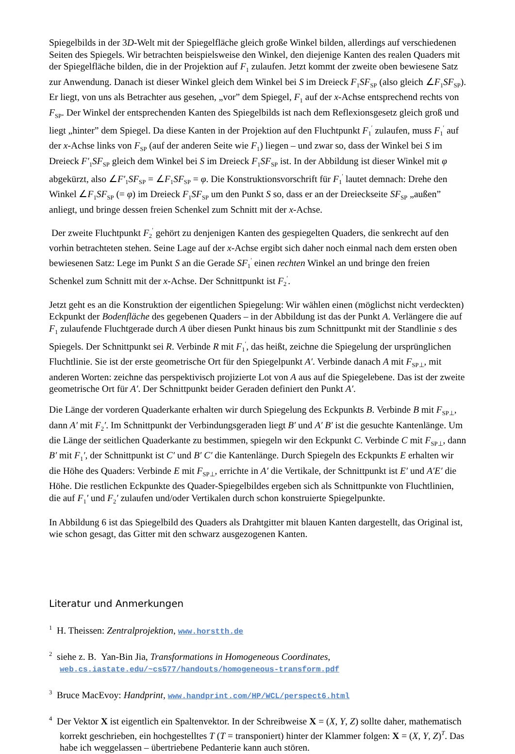Spiegelbilds in der 3D-Welt mit der Spiegelfläche gleich große Winkel bilden, allerdings auf verschiedenen Seiten des Spiegels. Wir betrachten beispielsweise den Winkel, den diejenige Kanten des realen Quaders mit der Spiegelfläche bilden, die in der Projektion auf F<sub>1</sub> zulaufen. Jetzt kommt der zweite oben bewiesene Satz zur Anwendung. Danach ist dieser Winkel gleich dem Winkel bei S im Dreieck F<sub>1</sub>SF<sub>SP</sub> (also gleich ∠F<sub>1</sub>SF<sub>SP</sub>). Er liegt, von uns als Betrachter aus gesehen, „vor” dem Spiegel, F<sub>1</sub> auf der x-Achse entsprechend rechts von F<sub>SP</sub>. Der Winkel der entsprechenden Kanten des Spiegelbilds ist nach dem Reflexionsgesetz gleich groß und liegt „hinter” dem Spiegel. Da diese Kanten in der Projektion auf den Fluchtpunkt F<sub>1</sub><sup>′</sup> zulaufen, muss F<sub>1</sub><sup>′</sup> auf der x-Achse links von F<sub>SP</sub> (auf der anderen Seite wie F<sub>1</sub>) liegen – und zwar so, dass der Winkel bei S im Dreieck F′<sub>1</sub>SF<sub>SP</sub> gleich dem Winkel bei S im Dreieck F<sub>1</sub>SF<sub>SP</sub> ist. In der Abbildung ist dieser Winkel mit φ abgekürzt, also ∠F′<sub>1</sub>SF<sub>SP</sub> = ∠F<sub>1</sub>SF<sub>SP</sub> = φ. Die Konstruktionsvorschrift für F<sub>1</sub><sup>′</sup> lautet demnach: Drehe den Winkel ∠F<sub>1</sub>SF<sub>SP</sub> (= φ) im Dreieck F<sub>1</sub>SF<sub>SP</sub> um den Punkt S so, dass er an der Dreieckseite SF<sub>SP</sub> „außen” anliegt, und bringe dessen freien Schenkel zum Schnitt mit der x-Achse.
Der zweite Fluchtpunkt F<sub>2</sub><sup>′</sup> gehört zu denjenigen Kanten des gespiegelten Quaders, die senkrecht auf den vorhin betrachteten stehen. Seine Lage auf der x-Achse ergibt sich daher noch einmal nach dem ersten oben bewiesenen Satz: Lege im Punkt S an die Gerade SF<sub>1</sub><sup>′</sup> einen rechten Winkel an und bringe den freien Schenkel zum Schnitt mit der x-Achse. Der Schnittpunkt ist F<sub>2</sub><sup>′</sup>.
Jetzt geht es an die Konstruktion der eigentlichen Spiegelung: Wir wählen einen (möglichst nicht verdeckten) Eckpunkt der Bodenfläche des gegebenen Quaders – in der Abbildung ist das der Punkt A. Verlängere die auf F<sub>1</sub> zulaufende Fluchtgerade durch A über diesen Punkt hinaus bis zum Schnittpunkt mit der Standlinie s des Spiegels. Der Schnittpunkt sei R. Verbinde R mit F<sub>1</sub><sup>′</sup>, das heißt, zeichne die Spiegelung der ursprünglichen Fluchtlinie. Sie ist der erste geometrische Ort für den Spiegelpunkt A′. Verbinde danach A mit F<sub>SP⊥</sub>, mit anderen Worten: zeichne das perspektivisch projizierte Lot von A aus auf die Spiegelebene. Das ist der zweite geometrische Ort für A′. Der Schnittpunkt beider Geraden definiert den Punkt A′.
Die Länge der vorderen Quaderkante erhalten wir durch Spiegelung des Eckpunkts B. Verbinde B mit F<sub>SP⊥</sub>, dann A′ mit F<sub>2</sub>′. Im Schnittpunkt der Verbindungsgeraden liegt B′ und A′ B′ ist die gesuchte Kantenlänge. Um die Länge der seitlichen Quaderkante zu bestimmen, spiegeln wir den Eckpunkt C. Verbinde C mit F<sub>SP⊥</sub>, dann B′ mit F<sub>1</sub>′, der Schnittpunkt ist C′ und B′ C′ die Kantenlänge. Durch Spiegeln des Eckpunkts E erhalten wir die Höhe des Quaders: Verbinde E mit F<sub>SP⊥</sub>, errichte in A′ die Vertikale, der Schnittpunkt ist E′ und A′E′ die Höhe. Die restlichen Eckpunkte des Quader-Spiegelbildes ergeben sich als Schnittpunkte von Fluchtlinien, die auf F<sub>1</sub>′ und F<sub>2</sub>′ zulaufen und/oder Vertikalen durch schon konstruierte Spiegelpunkte.
In Abbildung 6 ist das Spiegelbild des Quaders als Drahtgitter mit blauen Kanten dargestellt, das Original ist, wie schon gesagt, das Gitter mit den schwarz ausgezogenen Kanten.
Literatur und Anmerkungen
<sup>1</sup> H. Theissen: Zentralprojektion, www.horstth.de
<sup>2</sup> siehe z. B. Yan-Bin Jia, Transformations in Homogeneous Coordinates,
web.cs.iastate.edu/~cs577/handouts/homogeneous-transform.pdf
<sup>3</sup> Bruce MacEvoy: Handprint, www.handprint.com/HP/WCL/perspect6.html
<sup>4</sup> Der Vektor X ist eigentlich ein Spaltenvektor. In der Schreibweise X = (X, Y, Z) sollte daher, mathematisch korrekt geschrieben, ein hochgestelltes T (T = transponiert) hinter der Klammer folgen: X = (X, Y, Z)<sup>T</sup>. Das habe ich weggelassen – übertriebene Pedanterie kann auch stören.